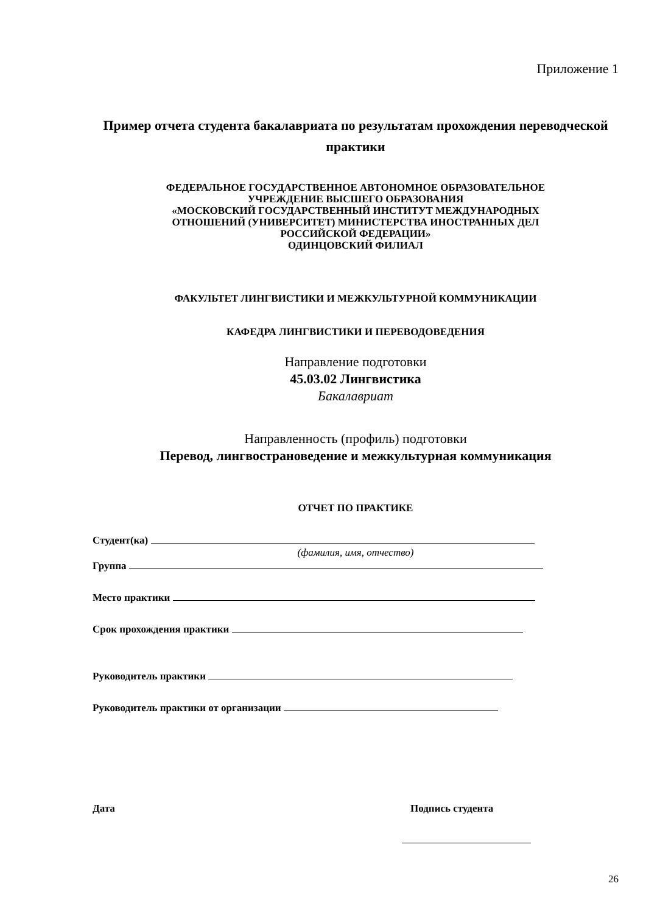Приложение 1
Пример отчета студента бакалавриата по результатам прохождения переводческой практики
ФЕДЕРАЛЬНОЕ ГОСУДАРСТВЕННОЕ АВТОНОМНОЕ ОБРАЗОВАТЕЛЬНОЕ
УЧРЕЖДЕНИЕ ВЫСШЕГО ОБРАЗОВАНИЯ
«МОСКОВСКИЙ ГОСУДАРСТВЕННЫЙ ИНСТИТУТ МЕЖДУНАРОДНЫХ
ОТНОШЕНИЙ (УНИВЕРСИТЕТ) МИНИСТЕРСТВА ИНОСТРАННЫХ ДЕЛ
РОССИЙСКОЙ ФЕДЕРАЦИИ»
ОДИНЦОВСКИЙ ФИЛИАЛ
ФАКУЛЬТЕТ ЛИНГВИСТИКИ И МЕЖКУЛЬТУРНОЙ КОММУНИКАЦИИ
КАФЕДРА ЛИНГВИСТИКИ И ПЕРЕВОДОВЕДЕНИЯ
Направление подготовки
45.03.02 Лингвистика
Бакалавриат
Направленность (профиль) подготовки
Перевод, лингвострановедение и межкультурная коммуникация
ОТЧЕТ ПО ПРАКТИКЕ
Студент(ка)
(фамилия, имя, отчество)
Группа
Место практики
Срок прохождения практики
Руководитель практики
Руководитель практики от организации
Дата Подпись студента
26